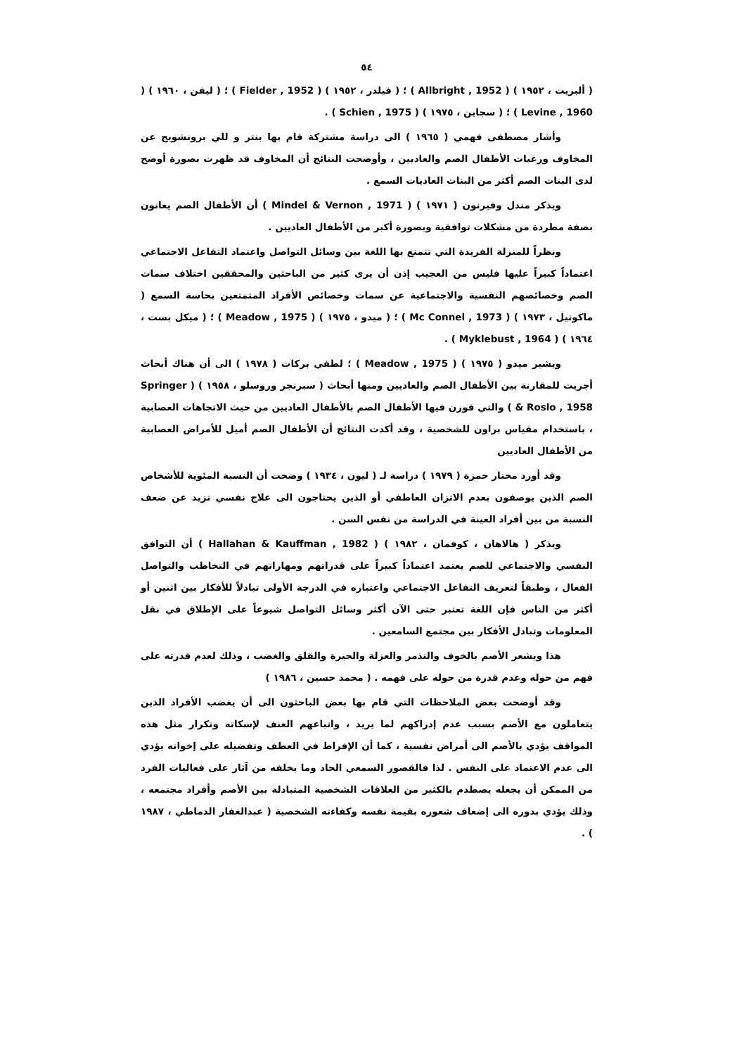٥٤
( ألبريت ، ١٩٥٢ ) ( Allbright , 1952 ) ؛ ( فيلدر ، ١٩٥٢ ) ( Fielder , 1952 ) ؛ ( ليفن ، ١٩٦٠ ) ( Levine , 1960 ) ؛ ( سجاين ، ١٩٧٥ ) ( Schien , 1975 ) .
وأشار مصطفى فهمي ( ١٩٦٥ ) الى دراسة مشتركة قام بها بنتر و للي برونشويج عن المخاوف ورغبات الأطفال الصم والعاديين ، وأوضحت النتائج أن المخاوف قد ظهرت بصورة أوضح لدى البنات الصم أكثر من البنات العاديات السمع .
ويذكر مندل وفيرنون ( ١٩٧١ ) ( Mindel & Vernon , 1971 ) أن الأطفال الصم يعانون بصفة مطردة من مشكلات توافقية وبصورة أكبر من الأطفال العاديين .
ونظراً للمنزلة الفريدة التي تتمتع بها اللغة بين وسائل التواصل واعتماد التفاعل الاجتماعي اعتماداً كبيراً عليها فليس من العجيب إذن أن يرى كثير من الباحثين والمحققين اختلاف سمات الصم وخصائصهم النفسية والاجتماعية عن سمات وخصائص الأفراد المتمتعين بحاسة السمع ( ماكونيل ، ١٩٧٣ ) ( Mc Connel , 1973 ) ؛ ( ميدو ، ١٩٧٥ ) ( Meadow , 1975 ) ؛ ( ميكل بست ، ١٩٦٤ ) ( Myklebust , 1964 ) .
ويشير ميدو ( ١٩٧٥ ) ( Meadow , 1975 ) ؛ لطفي بركات ( ١٩٧٨ ) الى أن هناك أبحاث أجريت للمقارنة بين الأطفال الصم والعاديين ومنها أبحاث ( سبرنجر وروسلو ، ١٩٥٨ ) ( Springer & Roslo , 1958 ) والتي قورن فيها الأطفال الصم بالأطفال العاديين من حيث الاتجاهات العصابية ، باستخدام مقياس براون للشخصية ، وقد أكدت النتائج أن الأطفال الصم أميل للأمراض العصابية من الأطفال العاديين
وقد أورد مختار حمزة ( ١٩٧٩ ) دراسة لـ ( ليون ، ١٩٣٤ ) وضحت أن النسبة المئوية للأشخاص الصم الذين يوصفون بعدم الاتزان العاطفي أو الذين يحتاجون الى علاج نفسي تزيد عن ضعف النسبة من بين أفراد العينة في الدراسة من نفس السن .
ويذكر ( هالاهان ، كوفمان ، ١٩٨٢ ) ( Hallahan & Kauffman , 1982 ) أن التوافق النفسي والاجتماعي للصم يعتمد اعتماداً كبيراً على قدراتهم ومهاراتهم في التخاطب والتواصل الفعال ، وطبقاً لتعريف التفاعل الاجتماعي واعتباره في الدرجة الأولى تبادلاً للأفكار بين اثنين أو أكثر من الناس فإن اللغة تعتبر حتى الآن أكثر وسائل التواصل شيوعاً على الإطلاق في نقل المعلومات وتبادل الأفكار بين مجتمع السامعين .
هذا ويشعر الأصم بالخوف والتذمر والعزلة والحيرة والقلق والغضب ، وذلك لعدم قدرته على فهم من حوله وعدم قدرة من حوله على فهمه . ( محمد حسين ، ١٩٨٦ )
وقد أوضحت بعض الملاحظات التي قام بها بعض الباحثون الى أن يغضب الأفراد الذين يتعاملون مع الأصم بسبب عدم إدراكهم لما يريد ، واتباعهم العنف لإسكاته وتكرار مثل هذه المواقف يؤدي بالأصم الى أمراض نفسية ، كما أن الإفراط في العطف وتفضيله على إخوانه يؤدي الى عدم الاعتماد على النفس . لذا فالقصور السمعي الحاد وما يخلفه من آثار على فعاليات الفرد من الممكن أن يجعله يصطدم بالكثير من العلاقات الشخصية المتبادلة بين الأصم وأفراد مجتمعه ، وذلك يؤدي بدوره الى إضعاف شعوره بقيمة نفسه وكفاءته الشخصية ( عبدالغفار الدماطي ، ١٩٨٧ ) .